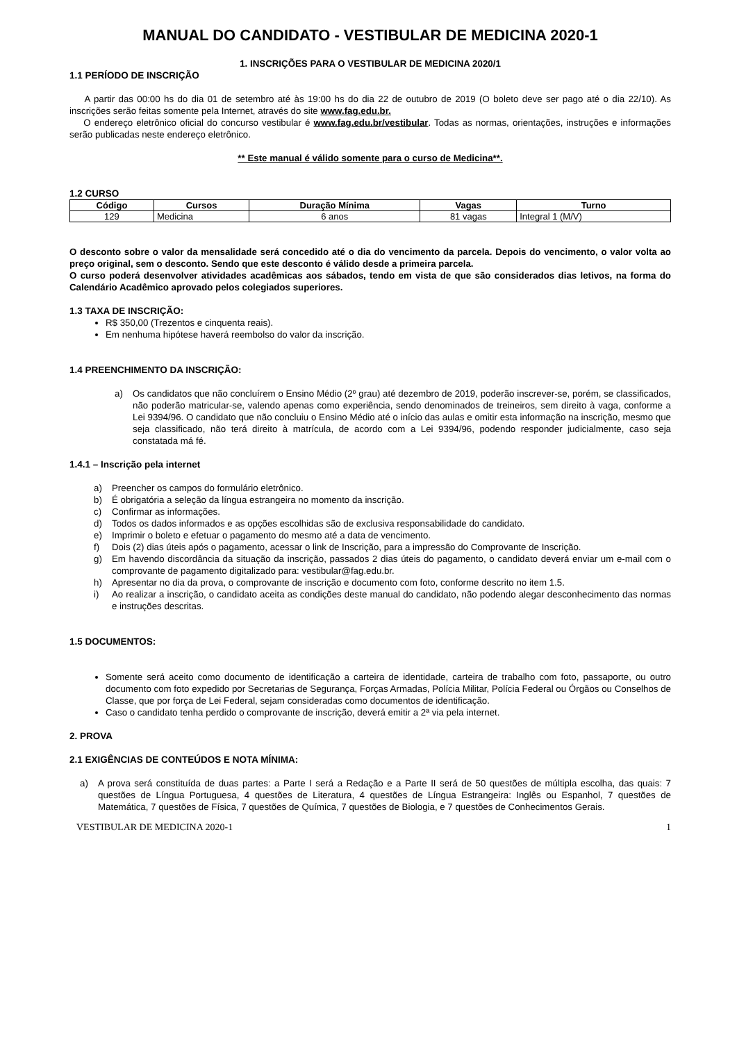MANUAL DO CANDIDATO - VESTIBULAR DE MEDICINA 2020-1
1. INSCRIÇÕES PARA O VESTIBULAR DE MEDICINA 2020/1
1.1 PERÍODO DE INSCRIÇÃO
A partir das 00:00 hs do dia 01 de setembro até às 19:00 hs do dia 22 de outubro de 2019 (O boleto deve ser pago até o dia 22/10). As inscrições serão feitas somente pela Internet, através do site www.fag.edu.br.
O endereço eletrônico oficial do concurso vestibular é www.fag.edu.br/vestibular. Todas as normas, orientações, instruções e informações serão publicadas neste endereço eletrônico.
** Este manual é válido somente para o curso de Medicina**.
1.2 CURSO
| Código | Cursos | Duração Mínima | Vagas | Turno |
| --- | --- | --- | --- | --- |
| 129 | Medicina | 6 anos | 81 vagas | Integral 1 (M/V) |
O desconto sobre o valor da mensalidade será concedido até o dia do vencimento da parcela. Depois do vencimento, o valor volta ao preço original, sem o desconto. Sendo que este desconto é válido desde a primeira parcela.
O curso poderá desenvolver atividades acadêmicas aos sábados, tendo em vista de que são considerados dias letivos, na forma do Calendário Acadêmico aprovado pelos colegiados superiores.
1.3 TAXA DE INSCRIÇÃO:
R$ 350,00 (Trezentos e cinquenta reais).
Em nenhuma hipótese haverá reembolso do valor da inscrição.
1.4 PREENCHIMENTO DA INSCRIÇÃO:
a) Os candidatos que não concluírem o Ensino Médio (2º grau) até dezembro de 2019, poderão inscrever-se, porém, se classificados, não poderão matricular-se, valendo apenas como experiência, sendo denominados de treineiros, sem direito à vaga, conforme a Lei 9394/96. O candidato que não concluiu o Ensino Médio até o início das aulas e omitir esta informação na inscrição, mesmo que seja classificado, não terá direito à matrícula, de acordo com a Lei 9394/96, podendo responder judicialmente, caso seja constatada má fé.
1.4.1 – Inscrição pela internet
a) Preencher os campos do formulário eletrônico.
b) É obrigatória a seleção da língua estrangeira no momento da inscrição.
c) Confirmar as informações.
d) Todos os dados informados e as opções escolhidas são de exclusiva responsabilidade do candidato.
e) Imprimir o boleto e efetuar o pagamento do mesmo até a data de vencimento.
f) Dois (2) dias úteis após o pagamento, acessar o link de Inscrição, para a impressão do Comprovante de Inscrição.
g) Em havendo discordância da situação da inscrição, passados 2 dias úteis do pagamento, o candidato deverá enviar um e-mail com o comprovante de pagamento digitalizado para: vestibular@fag.edu.br.
h) Apresentar no dia da prova, o comprovante de inscrição e documento com foto, conforme descrito no item 1.5.
i) Ao realizar a inscrição, o candidato aceita as condições deste manual do candidato, não podendo alegar desconhecimento das normas e instruções descritas.
1.5 DOCUMENTOS:
Somente será aceito como documento de identificação a carteira de identidade, carteira de trabalho com foto, passaporte, ou outro documento com foto expedido por Secretarias de Segurança, Forças Armadas, Polícia Militar, Polícia Federal ou Órgãos ou Conselhos de Classe, que por força de Lei Federal, sejam consideradas como documentos de identificação.
Caso o candidato tenha perdido o comprovante de inscrição, deverá emitir a 2ª via pela internet.
2. PROVA
2.1 EXIGÊNCIAS DE CONTEÚDOS E NOTA MÍNIMA:
a) A prova será constituída de duas partes: a Parte I será a Redação e a Parte II será de 50 questões de múltipla escolha, das quais: 7 questões de Língua Portuguesa, 4 questões de Literatura, 4 questões de Língua Estrangeira: Inglês ou Espanhol, 7 questões de Matemática, 7 questões de Física, 7 questões de Química, 7 questões de Biologia, e 7 questões de Conhecimentos Gerais.
VESTIBULAR DE MEDICINA 2020-1 1